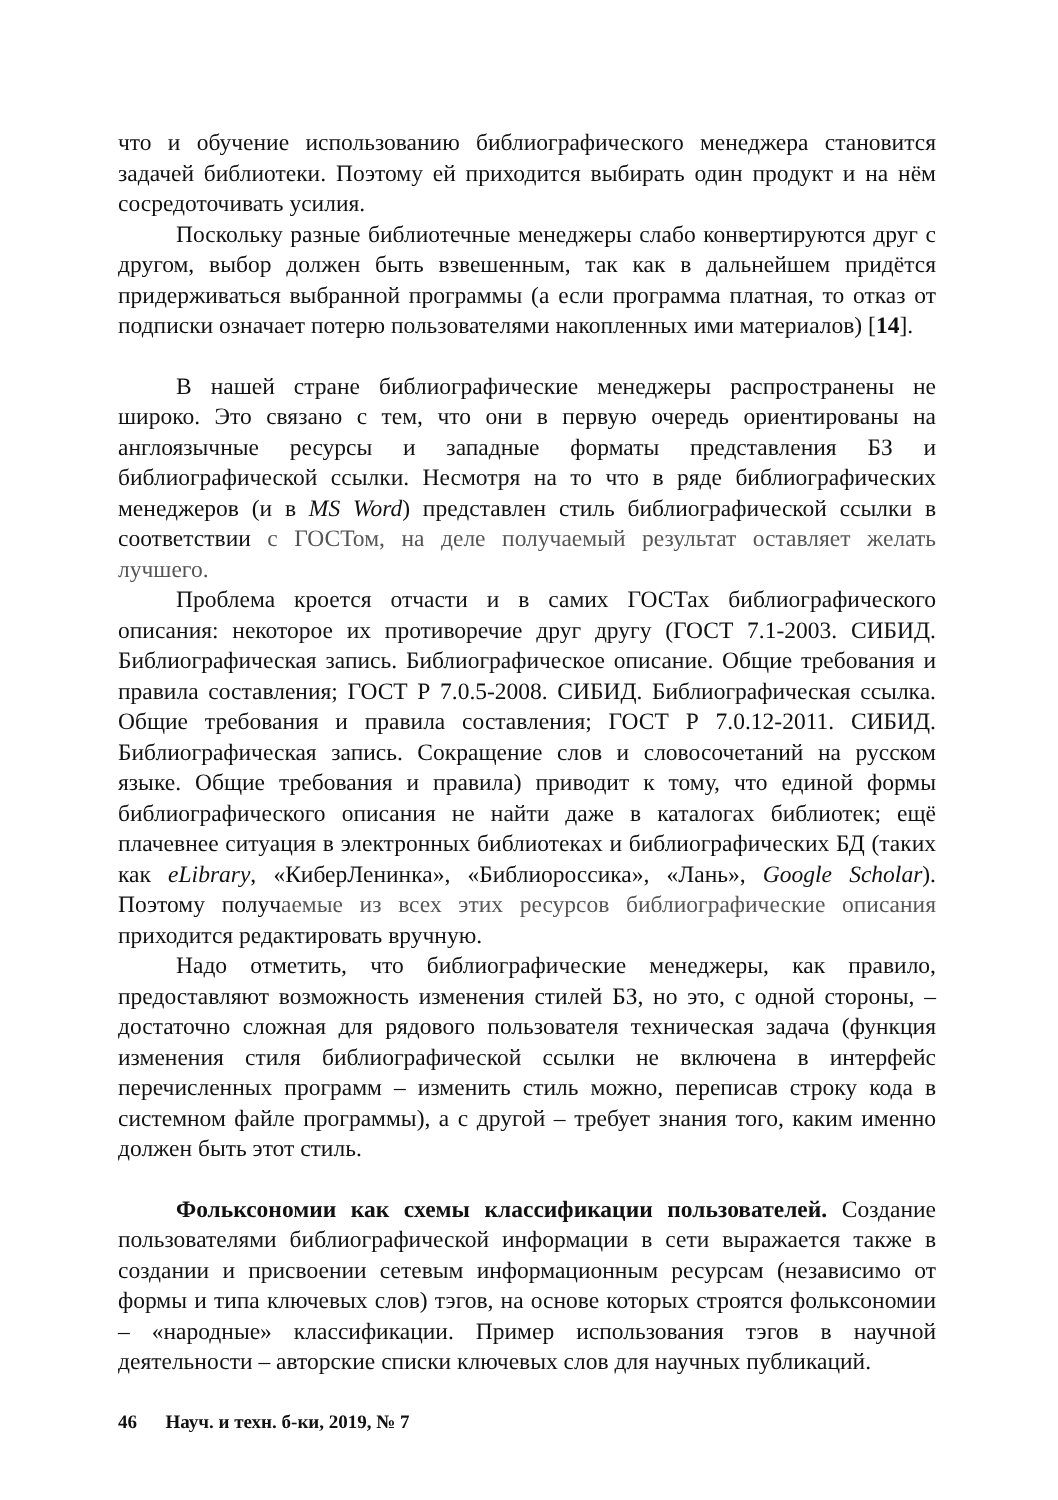что и обучение использованию библиографического менеджера становится задачей библиотеки. Поэтому ей приходится выбирать один продукт и на нём сосредоточивать усилия.
Поскольку разные библиотечные менеджеры слабо конвертируются друг с другом, выбор должен быть взвешенным, так как в дальнейшем придётся придерживаться выбранной программы (а если программа платная, то отказ от подписки означает потерю пользователями накопленных ими материалов) [14].
В нашей стране библиографические менеджеры распространены не широко. Это связано с тем, что они в первую очередь ориентированы на англоязычные ресурсы и западные форматы представления БЗ и библиографической ссылки. Несмотря на то что в ряде библиографических менеджеров (и в MS Word) представлен стиль библиографической ссылки в соответствии с ГОСТом, на деле получаемый результат оставляет желать лучшего.
Проблема кроется отчасти и в самих ГОСТах библиографического описания: некоторое их противоречие друг другу (ГОСТ 7.1-2003. СИБИД. Библиографическая запись. Библиографическое описание. Общие требования и правила составления; ГОСТ Р 7.0.5-2008. СИБИД. Библиографическая ссылка. Общие требования и правила составления; ГОСТ Р 7.0.12-2011. СИБИД. Библиографическая запись. Сокращение слов и словосочетаний на русском языке. Общие требования и правила) приводит к тому, что единой формы библиографического описания не найти даже в каталогах библиотек; ещё плачевнее ситуация в электронных библиотеках и библиографических БД (таких как eLibrary, «КиберЛенинка», «Библиороссика», «Лань», Google Scholar). Поэтому получаемые из всех этих ресурсов библиографические описания приходится редактировать вручную.
Надо отметить, что библиографические менеджеры, как правило, предоставляют возможность изменения стилей БЗ, но это, с одной стороны, – достаточно сложная для рядового пользователя техническая задача (функция изменения стиля библиографической ссылки не включена в интерфейс перечисленных программ – изменить стиль можно, переписав строку кода в системном файле программы), а с другой – требует знания того, каким именно должен быть этот стиль.
Фольксономии как схемы классификации пользователей. Создание пользователями библиографической информации в сети выражается также в создании и присвоении сетевым информационным ресурсам (независимо от формы и типа ключевых слов) тэгов, на основе которых строятся фольксономии – «народные» классификации. Пример использования тэгов в научной деятельности – авторские списки ключевых слов для научных публикаций.
46 Науч. и техн. б-ки, 2019, № 7